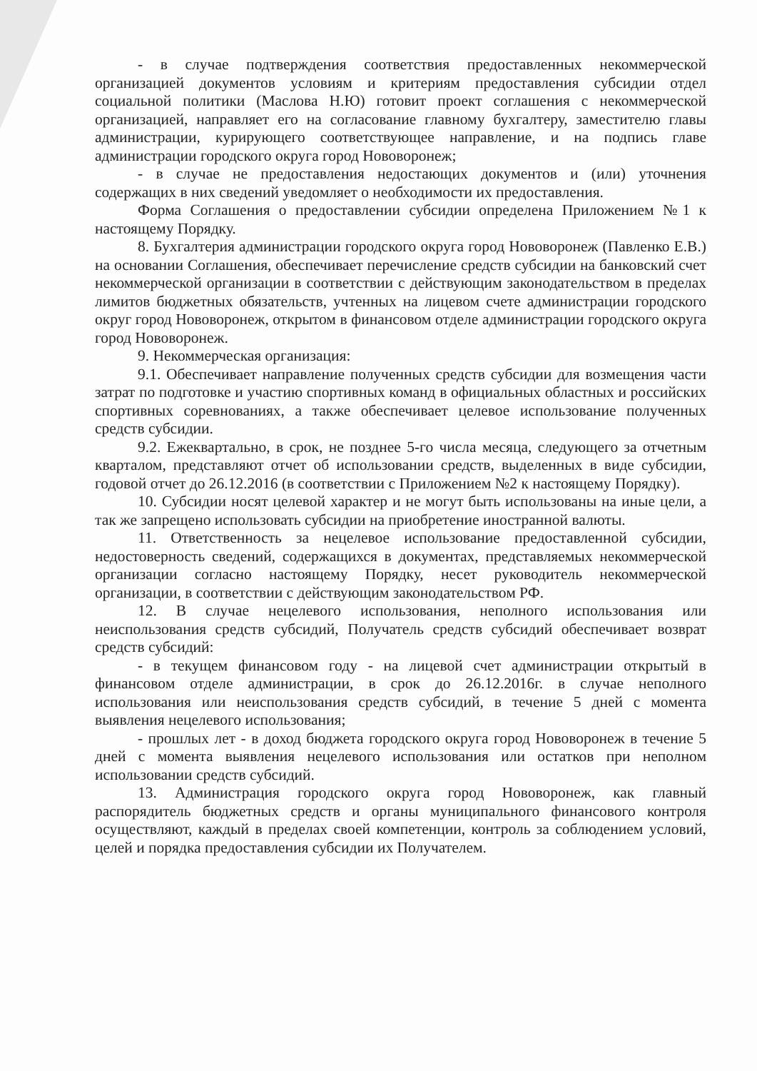- в случае подтверждения соответствия предоставленных некоммерческой организацией документов условиям и критериям предоставления субсидии отдел социальной политики (Маслова Н.Ю) готовит проект соглашения с некоммерческой организацией, направляет его на согласование главному бухгалтеру, заместителю главы администрации, курирующего соответствующее направление, и на подпись главе администрации городского округа город Нововоронеж;
- в случае не предоставления недостающих документов и (или) уточнения содержащих в них сведений уведомляет о необходимости их предоставления.
Форма Соглашения о предоставлении субсидии определена Приложением №1 к настоящему Порядку.
8. Бухгалтерия администрации городского округа город Нововоронеж (Павленко Е.В.) на основании Соглашения, обеспечивает перечисление средств субсидии на банковский счет некоммерческой организации в соответствии с действующим законодательством в пределах лимитов бюджетных обязательств, учтенных на лицевом счете администрации городского округ город Нововоронеж, открытом в финансовом отделе администрации городского округа город Нововоронеж.
9. Некоммерческая организация:
9.1. Обеспечивает направление полученных средств субсидии для возмещения части затрат по подготовке и участию спортивных команд в официальных областных и российских спортивных соревнованиях, а также обеспечивает целевое использование полученных средств субсидии.
9.2. Ежеквартально, в срок, не позднее 5-го числа месяца, следующего за отчетным кварталом, представляют отчет об использовании средств, выделенных в виде субсидии, годовой отчет до 26.12.2016 (в соответствии с Приложением №2 к настоящему Порядку).
10. Субсидии носят целевой характер и не могут быть использованы на иные цели, а так же запрещено использовать субсидии на приобретение иностранной валюты.
11. Ответственность за нецелевое использование предоставленной субсидии, недостоверность сведений, содержащихся в документах, представляемых некоммерческой организации согласно настоящему Порядку, несет руководитель некоммерческой организации, в соответствии с действующим законодательством РФ.
12. В случае нецелевого использования, неполного использования или неиспользования средств субсидий, Получатель средств субсидий обеспечивает возврат средств субсидий:
- в текущем финансовом году - на лицевой счет администрации открытый в финансовом отделе администрации, в срок до 26.12.2016г. в случае неполного использования или неиспользования средств субсидий, в течение 5 дней с момента выявления нецелевого использования;
- прошлых лет - в доход бюджета городского округа город Нововоронеж в течение 5 дней с момента выявления нецелевого использования или остатков при неполном использовании средств субсидий.
13. Администрация городского округа город Нововоронеж, как главный распорядитель бюджетных средств и органы муниципального финансового контроля осуществляют, каждый в пределах своей компетенции, контроль за соблюдением условий, целей и порядка предоставления субсидии их Получателем.